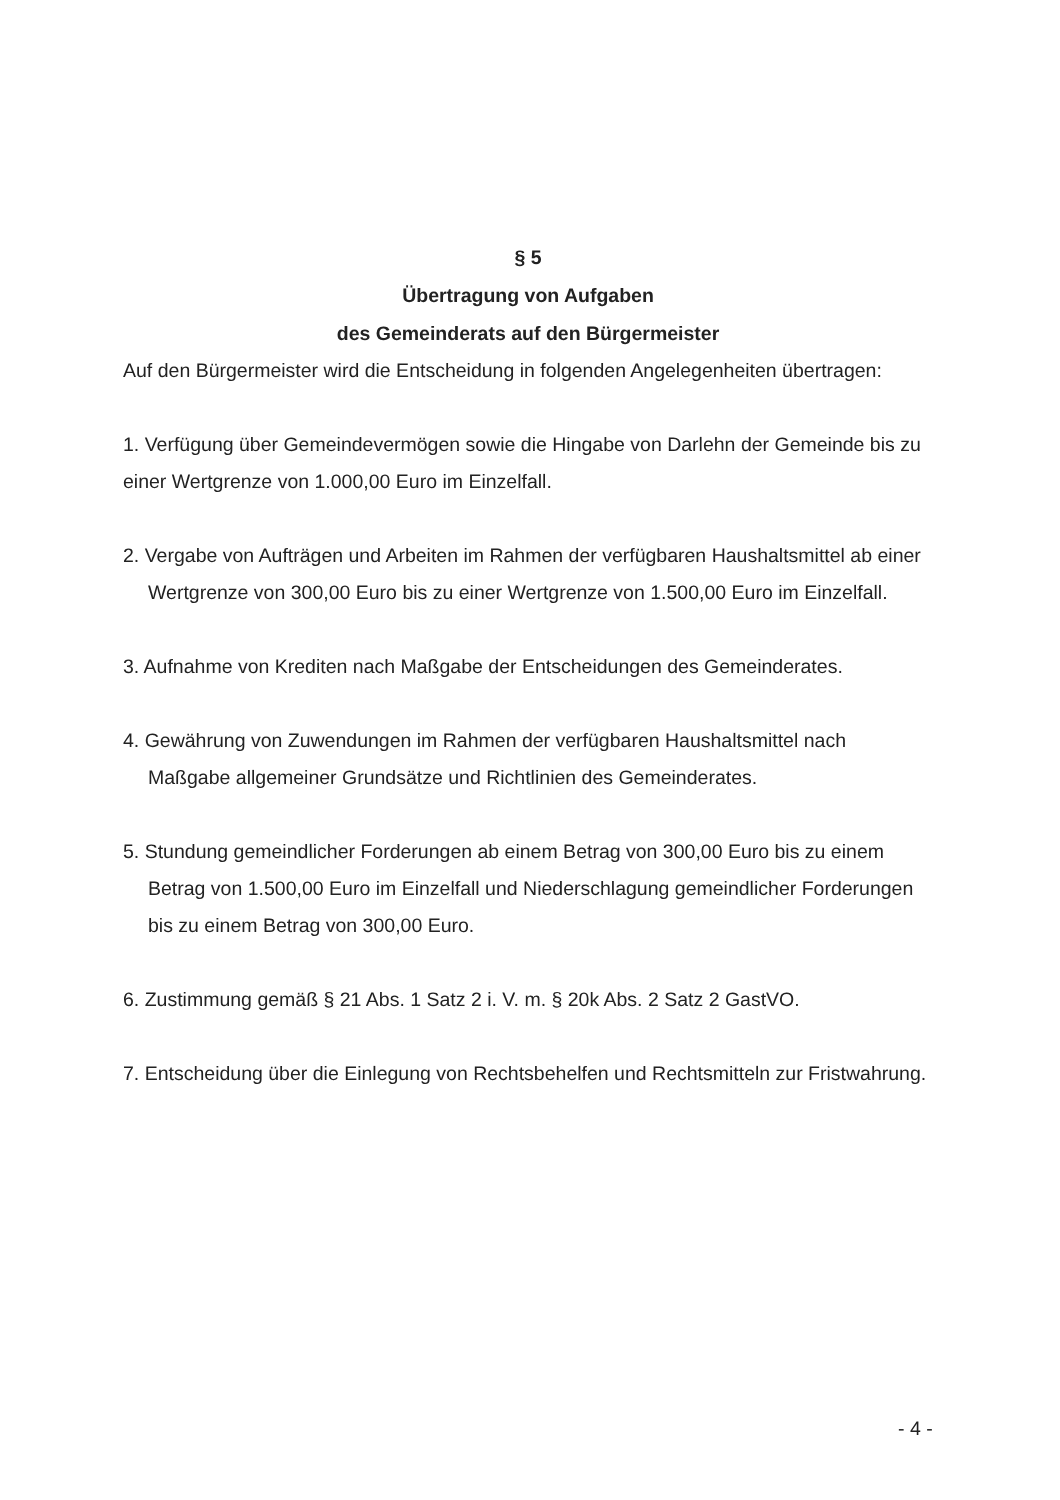§ 5
Übertragung von Aufgaben
des Gemeinderats auf den Bürgermeister
Auf den Bürgermeister wird die Entscheidung in folgenden Angelegenheiten übertragen:
1. Verfügung über Gemeindevermögen sowie die Hingabe von Darlehn der Gemeinde bis zu einer Wertgrenze von 1.000,00 Euro im Einzelfall.
2. Vergabe von Aufträgen und Arbeiten im Rahmen der verfügbaren Haushaltsmittel ab einer Wertgrenze von 300,00 Euro bis zu einer Wertgrenze von 1.500,00 Euro im Einzelfall.
3. Aufnahme von Krediten nach Maßgabe der Entscheidungen des Gemeinderates.
4. Gewährung von Zuwendungen im Rahmen der verfügbaren Haushaltsmittel nach Maßgabe allgemeiner Grundsätze und Richtlinien des Gemeinderates.
5. Stundung gemeindlicher Forderungen ab einem Betrag von 300,00 Euro bis zu einem Betrag von 1.500,00 Euro im Einzelfall und Niederschlagung gemeindlicher Forderungen bis zu einem Betrag von 300,00 Euro.
6. Zustimmung gemäß § 21 Abs. 1 Satz 2 i. V. m. § 20k Abs. 2 Satz 2 GastVO.
7. Entscheidung über die Einlegung von Rechtsbehelfen und Rechtsmitteln zur Fristwahrung.
- 4 -